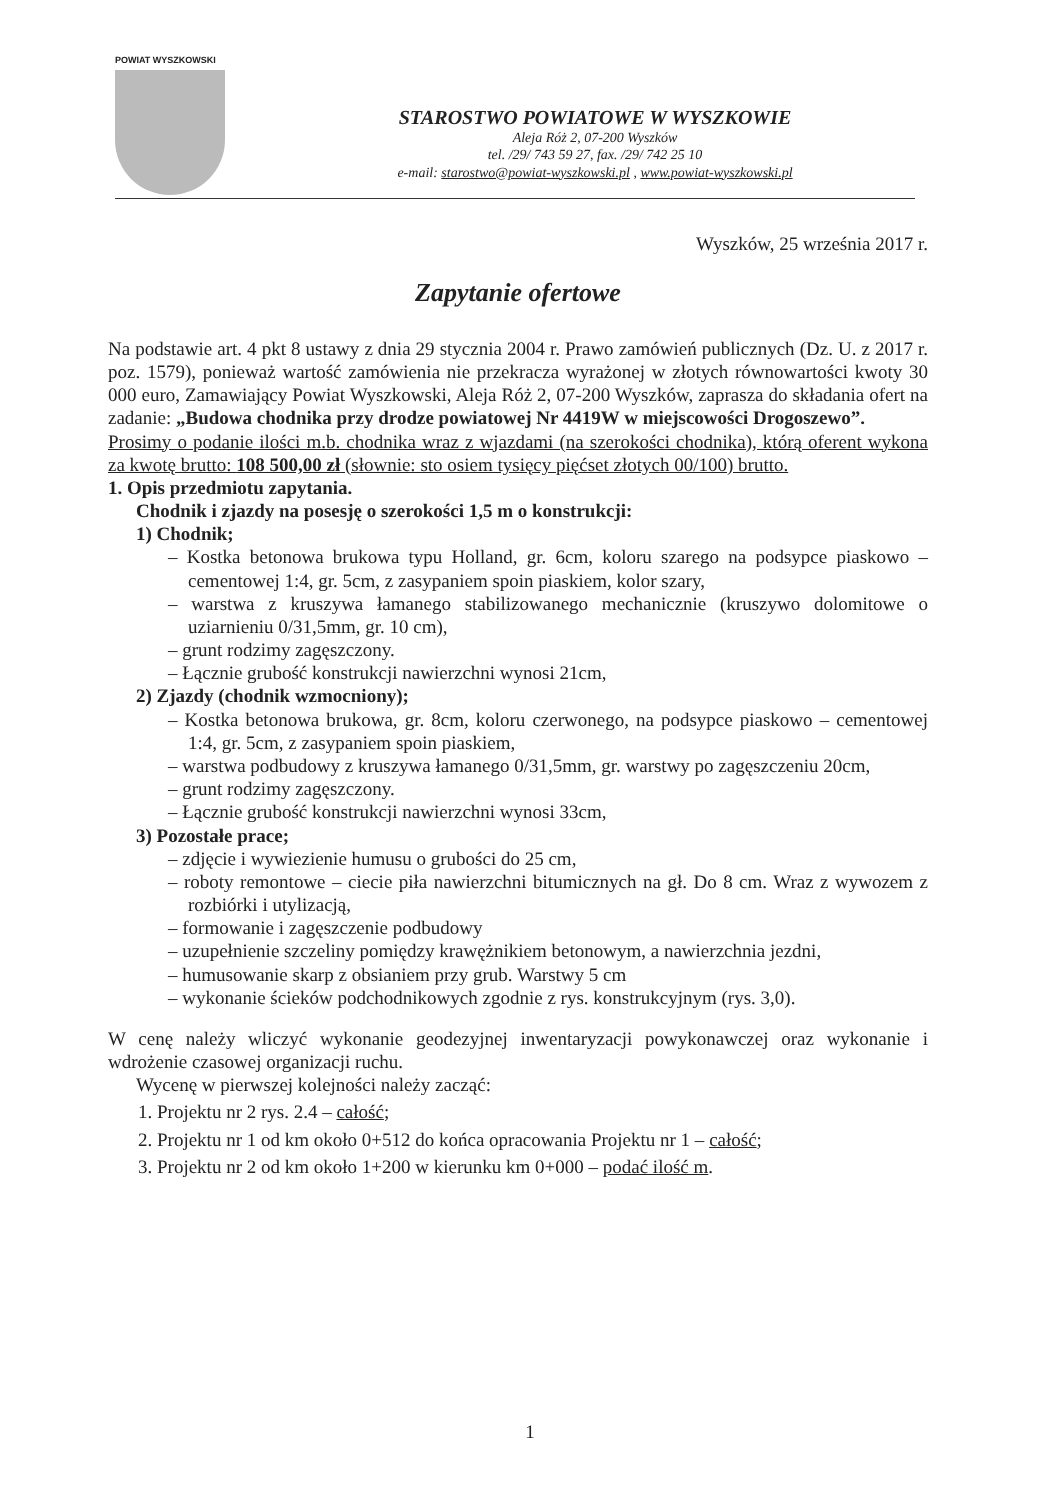POWIAT WYSZKOWSKI
STAROSTWO POWIATOWE W WYSZKOWIE
Aleja Róż 2, 07-200 Wyszków
tel. /29/ 743 59 27, fax. /29/ 742 25 10
e-mail: starostwo@powiat-wyszkowski.pl , www.powiat-wyszkowski.pl
Wyszków, 25 września 2017 r.
Zapytanie ofertowe
Na podstawie art. 4 pkt 8 ustawy z dnia 29 stycznia 2004 r. Prawo zamówień publicznych (Dz. U. z 2017 r. poz. 1579), ponieważ wartość zamówienia nie przekracza wyrażonej w złotych równowartości kwoty 30 000 euro, Zamawiający Powiat Wyszkowski, Aleja Róż 2, 07-200 Wyszków, zaprasza do składania ofert na zadanie: „Budowa chodnika przy drodze powiatowej Nr 4419W w miejscowości Drogoszewo”.
Prosimy o podanie ilości m.b. chodnika wraz z wjazdami (na szerokości chodnika), którą oferent wykona za kwotę brutto: 108 500,00 zł (słownie: sto osiem tysięcy pięćset złotych 00/100) brutto.
1. Opis przedmiotu zapytania.
Chodnik i zjazdy na posesję o szerokości 1,5 m o konstrukcji:
1) Chodnik;
– Kostka betonowa brukowa typu Holland, gr. 6cm, koloru szarego na podsypce piaskowo –cementowej 1:4, gr. 5cm, z zasypaniem spoin piaskiem, kolor szary,
– warstwa z kruszywa łamanego stabilizowanego mechanicznie (kruszywo dolomitowe o uziarnieniu 0/31,5mm, gr. 10 cm),
– grunt rodzimy zagęszczony.
– Łącznie grubość konstrukcji nawierzchni wynosi 21cm,
2) Zjazdy (chodnik wzmocniony);
– Kostka betonowa brukowa, gr. 8cm, koloru czerwonego, na podsypce piaskowo – cementowej 1:4, gr. 5cm, z zasypaniem spoin piaskiem,
– warstwa podbudowy z kruszywa łamanego 0/31,5mm, gr. warstwy po zagęszczeniu 20cm,
– grunt rodzimy zagęszczony.
– Łącznie grubość konstrukcji nawierzchni wynosi 33cm,
3) Pozostałe prace;
– zdjęcie i wywiezienie humusu o grubości do 25 cm,
– roboty remontowe – ciecie piła nawierzchni bitumicznych na gł. Do 8 cm. Wraz z wywozem z rozbiórki i utylizacją,
– formowanie i zagęszczenie podbudowy
– uzupełnienie szczeliny pomiędzy krawężnikiem betonowym, a nawierzchnia jezdni,
– humusowanie skarp z obsianiem przy grub. Warstwy 5 cm
– wykonanie ścieków podchodnikowych zgodnie z rys. konstrukcyjnym (rys. 3,0).
W cenę należy wliczyć wykonanie geodezyjnej inwentaryzacji powykonawczej oraz wykonanie i wdrożenie czasowej organizacji ruchu.
Wycenę w pierwszej kolejności należy zacząć:
1. Projektu nr 2 rys. 2.4 – całość;
2. Projektu nr 1 od km około 0+512 do końca opracowania Projektu nr 1 – całość;
3. Projektu nr 2 od km około 1+200 w kierunku km 0+000 – podać ilość m.
1